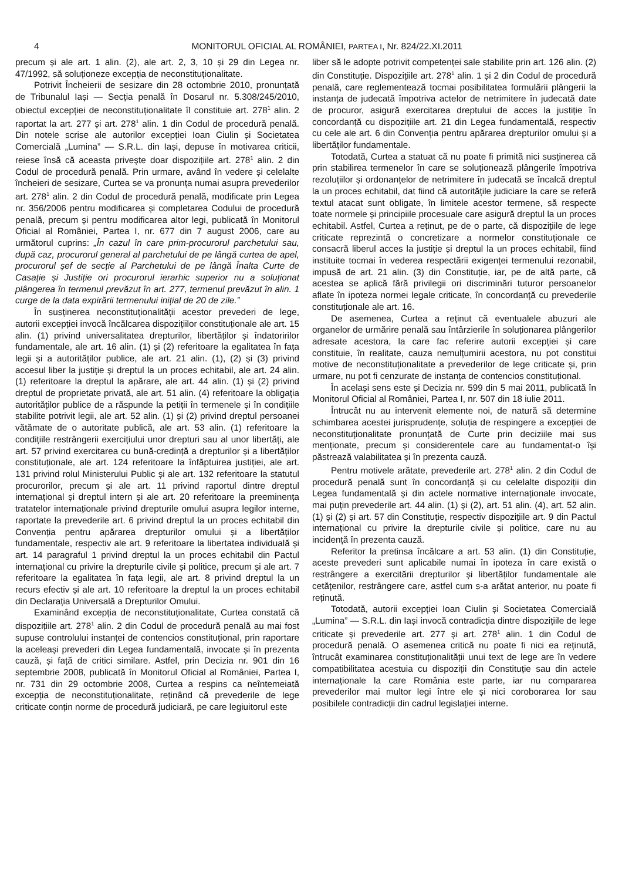4 MONITORUL OFICIAL AL ROMÂNIEI, PARTEA I, Nr. 824/22.XI.2011
precum și ale art. 1 alin. (2), ale art. 2, 3, 10 și 29 din Legea nr. 47/1992, să soluționeze excepția de neconstituționalitate.
Potrivit Încheierii de sesizare din 28 octombrie 2010, pronunțată de Tribunalul Iași — Secția penală în Dosarul nr. 5.308/245/2010, obiectul excepției de neconstituționalitate îl constituie art. 278<sup>1</sup> alin. 2 raportat la art. 277 și art. 278<sup>1</sup> alin. 1 din Codul de procedură penală. Din notele scrise ale autorilor excepției Ioan Ciulin și Societatea Comercială „Lumina” — S.R.L. din Iași, depuse în motivarea criticii, reiese însă că aceasta privește doar dispozițiile art. 278<sup>1</sup> alin. 2 din Codul de procedură penală. Prin urmare, având în vedere și celelalte încheieri de sesizare, Curtea se va pronunța numai asupra prevederilor art. 278<sup>1</sup> alin. 2 din Codul de procedură penală, modificate prin Legea nr. 356/2006 pentru modificarea și completarea Codului de procedură penală, precum și pentru modificarea altor legi, publicată în Monitorul Oficial al României, Partea I, nr. 677 din 7 august 2006, care au următorul cuprins: „În cazul în care prim-procurorul parchetului sau, după caz, procurorul general al parchetului de pe lângă curtea de apel, procurorul șef de secție al Parchetului de pe lângă Înalta Curte de Casație și Justiție ori procurorul ierarhic superior nu a soluționat plângerea în termenul prevăzut în art. 277, termenul prevăzut în alin. 1 curge de la data expirării termenului inițial de 20 de zile.”
În susținerea neconstituționalității acestor prevederi de lege, autorii excepției invocă încălcarea dispozițiilor constituționale ale art. 15 alin. (1) privind universalitatea drepturilor, libertăților și îndatoririlor fundamentale, ale art. 16 alin. (1) și (2) referitoare la egalitatea în fața legii și a autorităților publice, ale art. 21 alin. (1), (2) și (3) privind accesul liber la justiție și dreptul la un proces echitabil, ale art. 24 alin. (1) referitoare la dreptul la apărare, ale art. 44 alin. (1) și (2) privind dreptul de proprietate privată, ale art. 51 alin. (4) referitoare la obligația autorităților publice de a răspunde la petiții în termenele și în condițiile stabilite potrivit legii, ale art. 52 alin. (1) și (2) privind dreptul persoanei vătămate de o autoritate publică, ale art. 53 alin. (1) referitoare la condițiile restrângerii exercițiului unor drepturi sau al unor libertăți, ale art. 57 privind exercitarea cu bună-credință a drepturilor și a libertăților constituționale, ale art. 124 referitoare la înfăptuirea justiției, ale art. 131 privind rolul Ministerului Public și ale art. 132 referitoare la statutul procurorilor, precum și ale art. 11 privind raportul dintre dreptul internațional și dreptul intern și ale art. 20 referitoare la preeminența tratatelor internaționale privind drepturile omului asupra legilor interne, raportate la prevederile art. 6 privind dreptul la un proces echitabil din Convenția pentru apărarea drepturilor omului și a libertăților fundamentale, respectiv ale art. 9 referitoare la libertatea individuală și art. 14 paragraful 1 privind dreptul la un proces echitabil din Pactul internațional cu privire la drepturile civile și politice, precum și ale art. 7 referitoare la egalitatea în fața legii, ale art. 8 privind dreptul la un recurs efectiv și ale art. 10 referitoare la dreptul la un proces echitabil din Declarația Universală a Drepturilor Omului.
Examinând excepția de neconstituționalitate, Curtea constată că dispozițiile art. 278<sup>1</sup> alin. 2 din Codul de procedură penală au mai fost supuse controlului instanței de contencios constituțional, prin raportare la aceleași prevederi din Legea fundamentală, invocate și în prezenta cauză, și față de critici similare. Astfel, prin Decizia nr. 901 din 16 septembrie 2008, publicată în Monitorul Oficial al României, Partea I, nr. 731 din 29 octombrie 2008, Curtea a respins ca neîntemeiată excepția de neconstituționalitate, reținând că prevederile de lege criticate conțin norme de procedură judiciară, pe care legiuitorul este
liber să le adopte potrivit competenței sale stabilite prin art. 126 alin. (2) din Constituție. Dispozițiile art. 278<sup>1</sup> alin. 1 și 2 din Codul de procedură penală, care reglementează tocmai posibilitatea formulării plângerii la instanța de judecată împotriva actelor de netrimitere în judecată date de procuror, asigură exercitarea dreptului de acces la justiție în concordanță cu dispozițiile art. 21 din Legea fundamentală, respectiv cu cele ale art. 6 din Convenția pentru apărarea drepturilor omului și a libertăților fundamentale.
Totodată, Curtea a statuat că nu poate fi primită nici susținerea că prin stabilirea termenelor în care se soluționează plângerile împotriva rezoluțiilor și ordonanțelor de netrimitere în judecată se încalcă dreptul la un proces echitabil, dat fiind că autoritățile judiciare la care se referă textul atacat sunt obligate, în limitele acestor termene, să respecte toate normele și principiile procesuale care asigură dreptul la un proces echitabil. Astfel, Curtea a reținut, pe de o parte, că dispozițiile de lege criticate reprezintă o concretizare a normelor constituționale ce consacră liberul acces la justiție și dreptul la un proces echitabil, fiind instituite tocmai în vederea respectării exigenței termenului rezonabil, impusă de art. 21 alin. (3) din Constituție, iar, pe de altă parte, că acestea se aplică fără privilegii ori discriminări tuturor persoanelor aflate în ipoteza normei legale criticate, în concordanță cu prevederile constituționale ale art. 16.
De asemenea, Curtea a reținut că eventualele abuzuri ale organelor de urmărire penală sau întârzierile în soluționarea plângerilor adresate acestora, la care fac referire autorii excepției și care constituie, în realitate, cauza nemulțumirii acestora, nu pot constitui motive de neconstituționalitate a prevederilor de lege criticate și, prin urmare, nu pot fi cenzurate de instanța de contencios constituțional.
În același sens este și Decizia nr. 599 din 5 mai 2011, publicată în Monitorul Oficial al României, Partea I, nr. 507 din 18 iulie 2011.
Întrucât nu au intervenit elemente noi, de natură să determine schimbarea acestei jurisprudențe, soluția de respingere a excepției de neconstituționalitate pronunțată de Curte prin deciziile mai sus menționate, precum și considerentele care au fundamentat-o își păstrează valabilitatea și în prezenta cauză.
Pentru motivele arătate, prevederile art. 278<sup>1</sup> alin. 2 din Codul de procedură penală sunt în concordanță și cu celelalte dispoziții din Legea fundamentală și din actele normative internaționale invocate, mai puțin prevederile art. 44 alin. (1) și (2), art. 51 alin. (4), art. 52 alin. (1) și (2) și art. 57 din Constituție, respectiv dispozițiile art. 9 din Pactul internațional cu privire la drepturile civile și politice, care nu au incidență în prezenta cauză.
Referitor la pretinsa încălcare a art. 53 alin. (1) din Constituție, aceste prevederi sunt aplicabile numai în ipoteza în care există o restrângere a exercitării drepturilor și libertăților fundamentale ale cetățenilor, restrângere care, astfel cum s-a arătat anterior, nu poate fi reținută.
Totodată, autorii excepției Ioan Ciulin și Societatea Comercială „Lumina” — S.R.L. din Iași invocă contradicția dintre dispozițiile de lege criticate și prevederile art. 277 și art. 278<sup>1</sup> alin. 1 din Codul de procedură penală. O asemenea critică nu poate fi nici ea reținută, întrucât examinarea constituționalității unui text de lege are în vedere compatibilitatea acestuia cu dispoziții din Constituție sau din actele internaționale la care România este parte, iar nu compararea prevederilor mai multor legi între ele și nici coroborarea lor sau posibilele contradicții din cadrul legislației interne.